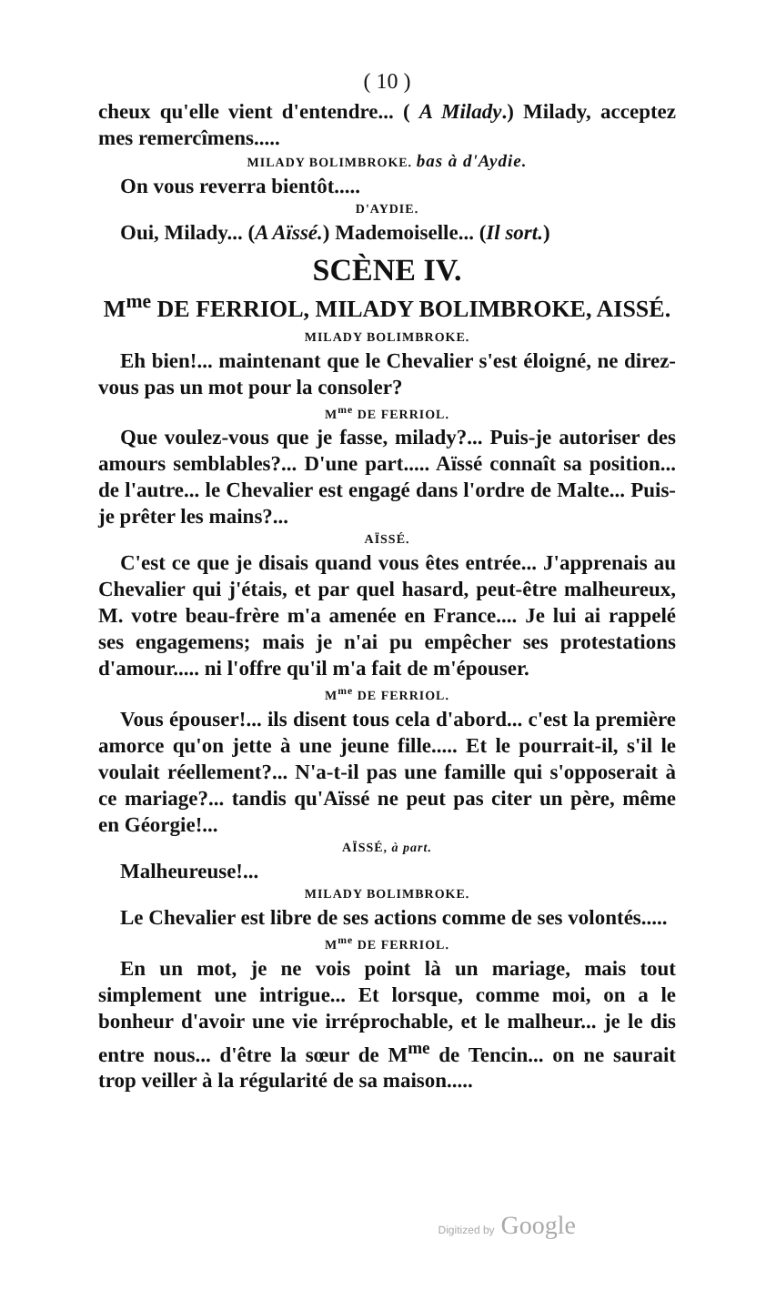( 10 )
cheux qu'elle vient d'entendre... ( A Milady.) Milady, acceptez mes remercîmens.....
MILADY BOLIMBROKE. bas à d'Aydie.
On vous reverra bientôt.....
D'AYDIE.
Oui, Milady... (A Aïssé.) Mademoiselle... (Il sort.)
SCÈNE IV.
M<sup>me</sup> DE FERRIOL, MILADY BOLIMBROKE, AISSÉ.
MILADY BOLIMBROKE.
Eh bien!... maintenant que le Chevalier s'est éloigné, ne direz-vous pas un mot pour la consoler?
M<sup>me</sup> DE FERRIOL.
Que voulez-vous que je fasse, milady?... Puis-je autoriser des amours semblables?... D'une part..... Aïssé connaît sa position... de l'autre... le Chevalier est engagé dans l'ordre de Malte... Puis-je prêter les mains?...
AÏSSÉ.
C'est ce que je disais quand vous êtes entrée... J'apprenais au Chevalier qui j'étais, et par quel hasard, peut-être malheureux, M. votre beau-frère m'a amenée en France.... Je lui ai rappelé ses engagemens; mais je n'ai pu empêcher ses protestations d'amour..... ni l'offre qu'il m'a fait de m'épouser.
M<sup>me</sup> DE FERRIOL.
Vous épouser!... ils disent tous cela d'abord... c'est la première amorce qu'on jette à une jeune fille..... Et le pourrait-il, s'il le voulait réellement?... N'a-t-il pas une famille qui s'opposerait à ce mariage?... tandis qu'Aïssé ne peut pas citer un père, même en Géorgie!...
AÏSSÉ, à part.
Malheureuse!...
MILADY BOLIMBROKE.
Le Chevalier est libre de ses actions comme de ses volontés.....
M<sup>me</sup> DE FERRIOL.
En un mot, je ne vois point là un mariage, mais tout simplement une intrigue... Et lorsque, comme moi, on a le bonheur d'avoir une vie irréprochable, et le malheur... je le dis entre nous... d'être la sœur de M<sup>me</sup> de Tencin... on ne saurait trop veiller à la régularité de sa maison.....
Digitized by Google